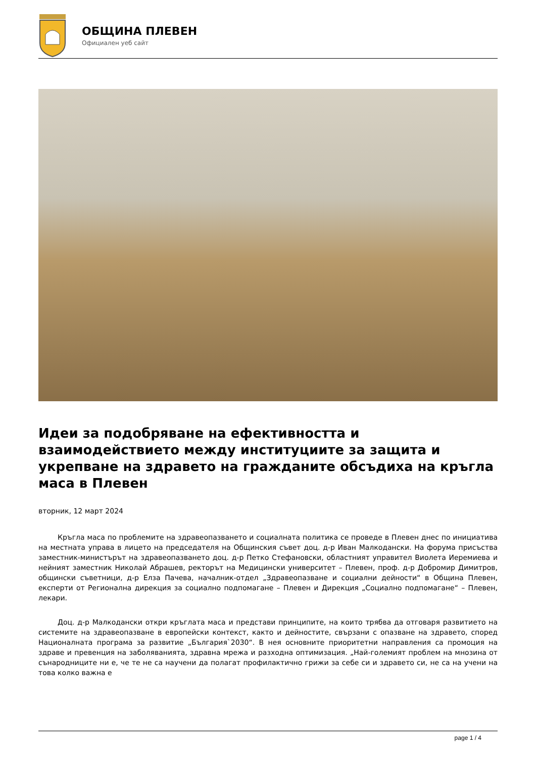ОБЩИНА ПЛЕВЕН
Официален уеб сайт
Идеи за подобряване на ефективността и взаимодействието между институциите за защита и укрепване на здравето на гражданите обсъдиха на кръгла маса в Плевен
вторник, 12 март 2024
Кръгла маса по проблемите на здравеопазването и социалната политика се проведе в Плевен днес по инициатива на местната управа в лицето на председателя на Общинския съвет доц. д-р Иван Малкодански. На форума присъства заместник-министърът на здравеопазването доц. д-р Петко Стефановски, областният управител Виолета Иеремиева и нейният заместник Николай Абрашев, ректорът на Медицински университет – Плевен, проф. д-р Добромир Димитров, общински съветници, д-р Елза Пачева, началник-отдел „Здравеопазване и социални дейности“ в Община Плевен, експерти от Регионална дирекция за социално подпомагане – Плевен и Дирекция „Социално подпомагане“ – Плевен, лекари.
Доц. д-р Малкодански откри кръглата маса и представи принципите, на които трябва да отговаря развитието на системите на здравеопазване в европейски контекст, както и дейностите, свързани с опазване на здравето, според Националната програма за развитие „България`2030“. В нея основните приоритетни направления са промоция на здраве и превенция на заболяванията, здравна мрежа и разходна оптимизация. „Най-големият проблем на мнозина от сънародниците ни е, че те не са научени да полагат профилактично грижи за себе си и здравето си, не са на учени на това колко важна е
page 1 / 4